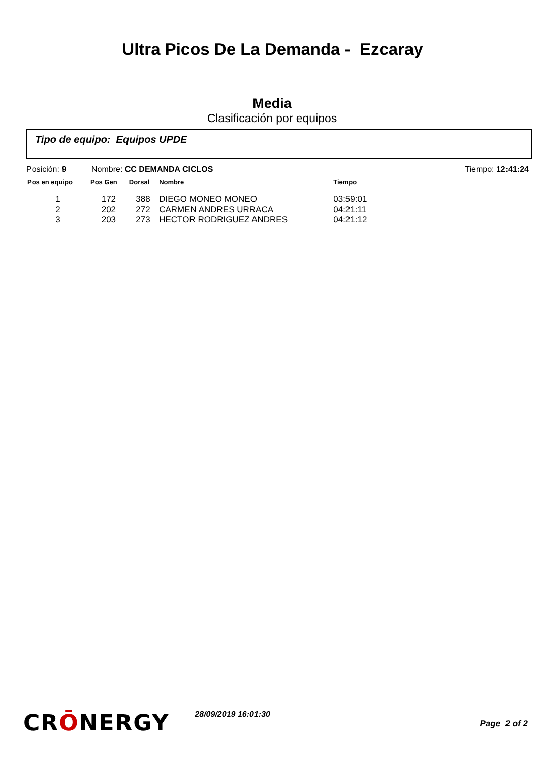Ultra Picos De La Demanda - Ezcaray
Media
Clasificación por equipos
Tipo de equipo: Equipos UPDE
Posición: 9 Nombre: CC DEMANDA CICLOS Tiempo: 12:41:24
| Pos en equipo | Pos Gen | Dorsal | Nombre | Tiempo | |
| --- | --- | --- | --- | --- | --- |
| 1 | 172 | 388 | DIEGO MONEO MONEO | 03:59:01 | |
| 2 | 202 | 272 | CARMEN ANDRES URRACA | 04:21:11 | |
| 3 | 203 | 273 | HECTOR RODRIGUEZ ANDRES | 04:21:12 | |
CRŌNERGY
28/09/2019 16:01:30
Page 2 of 2